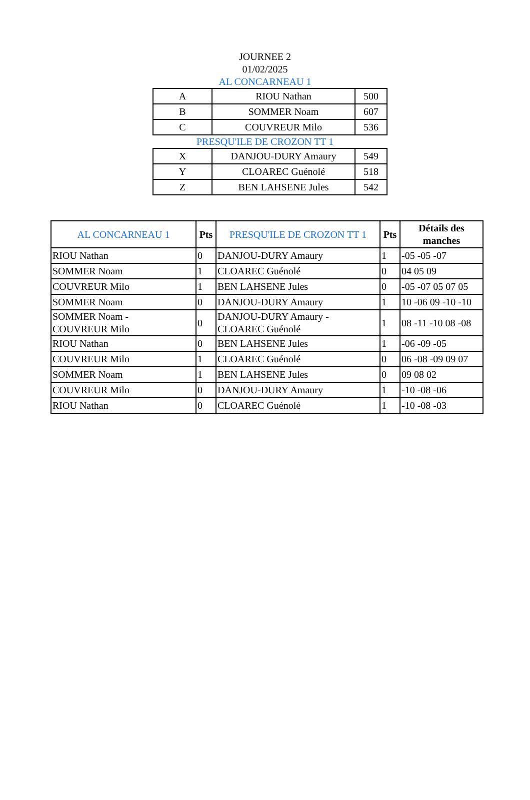JOURNEE 2
01/02/2025
AL CONCARNEAU 1
| A | RIOU Nathan | 500 |
| B | SOMMER Noam | 607 |
| C | COUVREUR Milo | 536 |
PRESQU'ILE DE CROZON TT 1
| X | DANJOU-DURY Amaury | 549 |
| Y | CLOAREC Guénolé | 518 |
| Z | BEN LAHSENE Jules | 542 |
| AL CONCARNEAU 1 | Pts | PRESQU'ILE DE CROZON TT 1 | Pts | Détails des manches |
| --- | --- | --- | --- | --- |
| RIOU Nathan | 0 | DANJOU-DURY Amaury | 1 | -05 -05 -07 |
| SOMMER Noam | 1 | CLOAREC Guénolé | 0 | 04 05 09 |
| COUVREUR Milo | 1 | BEN LAHSENE Jules | 0 | -05 -07 05 07 05 |
| SOMMER Noam | 0 | DANJOU-DURY Amaury | 1 | 10 -06 09 -10 -10 |
| SOMMER Noam - COUVREUR Milo | 0 | DANJOU-DURY Amaury - CLOAREC Guénolé | 1 | 08 -11 -10 08 -08 |
| RIOU Nathan | 0 | BEN LAHSENE Jules | 1 | -06 -09 -05 |
| COUVREUR Milo | 1 | CLOAREC Guénolé | 0 | 06 -08 -09 09 07 |
| SOMMER Noam | 1 | BEN LAHSENE Jules | 0 | 09 08 02 |
| COUVREUR Milo | 0 | DANJOU-DURY Amaury | 1 | -10 -08 -06 |
| RIOU Nathan | 0 | CLOAREC Guénolé | 1 | -10 -08 -03 |